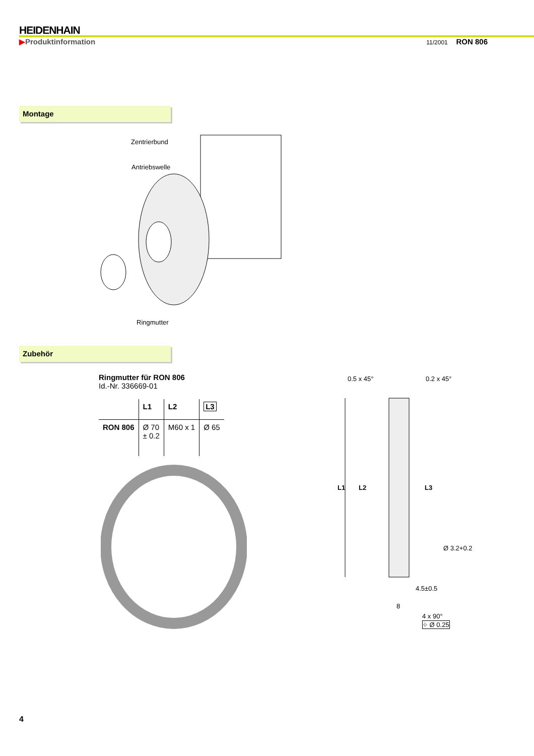HEIDENHAIN
▶Produktinformation 11/2001 RON 806
Montage
Zentrierbund
Antriebswelle
Ringmutter
Zubehör
Ringmutter für RON 806
Id.-Nr. 336669-01
| | L1 | L2 | L3 |
| --- | --- | --- | --- |
| RON 806 | Ø 70 ± 0.2 | M60 x 1 | Ø 65 |
0.5 x 45° 0.2 x 45°
L1 L2 L3
Ø 3.2+0.2
4.5±0.5
8
4 x 90°
⌖ Ø 0.25
4